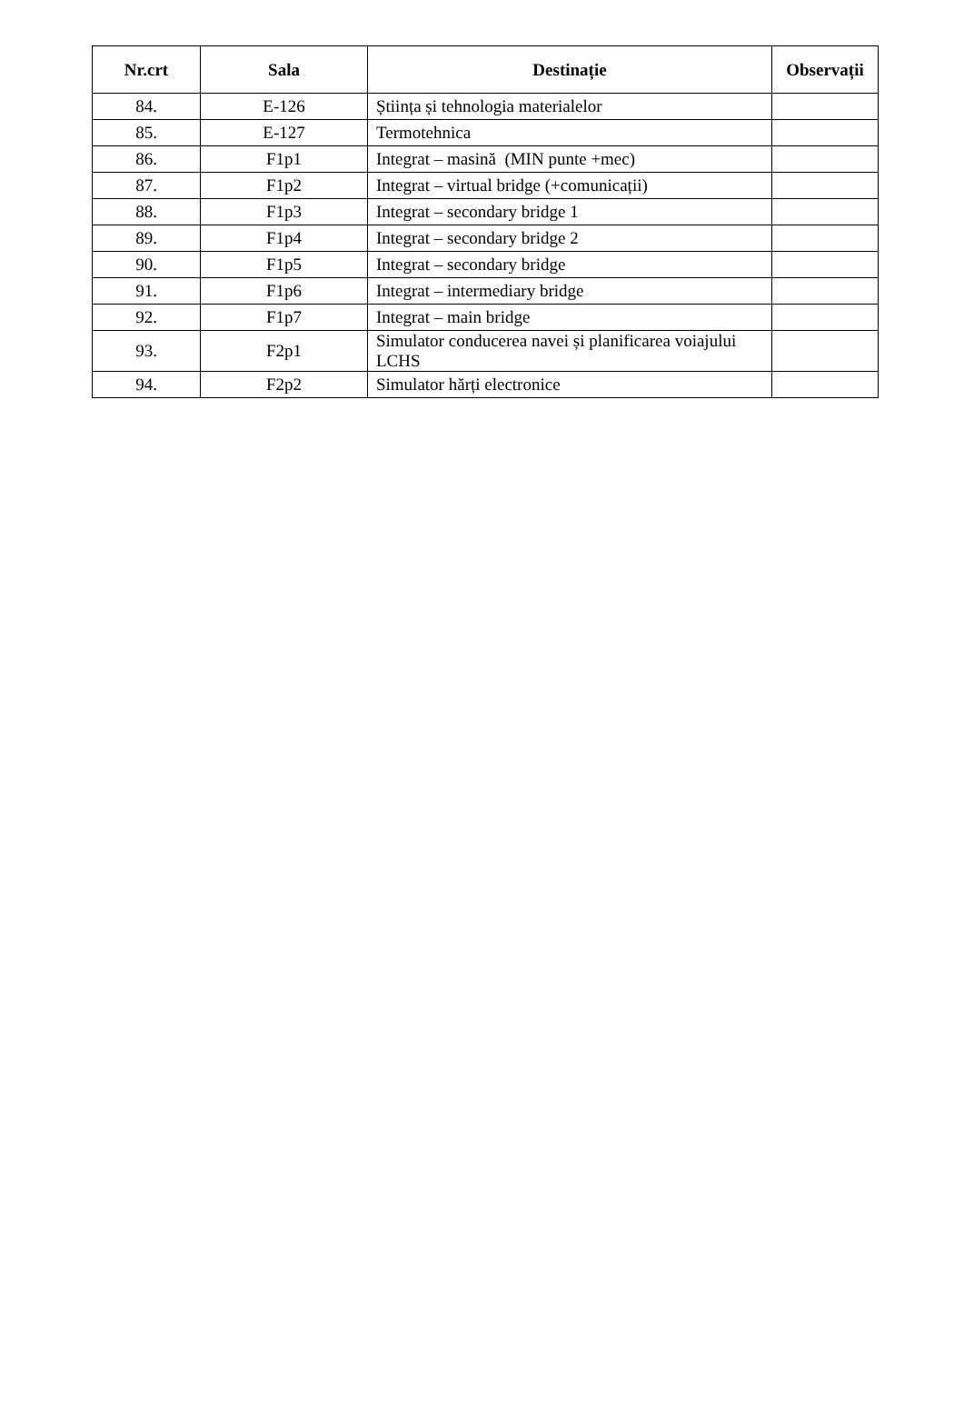| Nr.crt | Sala | Destinație | Observații |
| --- | --- | --- | --- |
| 84. | E-126 | Știința și tehnologia materialelor | |
| 85. | E-127 | Termotehnica | |
| 86. | F1p1 | Integrat – masină (MIN punte +mec) | |
| 87. | F1p2 | Integrat – virtual bridge (+comunicații) | |
| 88. | F1p3 | Integrat – secondary bridge 1 | |
| 89. | F1p4 | Integrat – secondary bridge 2 | |
| 90. | F1p5 | Integrat – secondary bridge | |
| 91. | F1p6 | Integrat – intermediary bridge | |
| 92. | F1p7 | Integrat – main bridge | |
| 93. | F2p1 | Simulator conducerea navei și planificarea voiajului LCHS | |
| 94. | F2p2 | Simulator hărți electronice | |